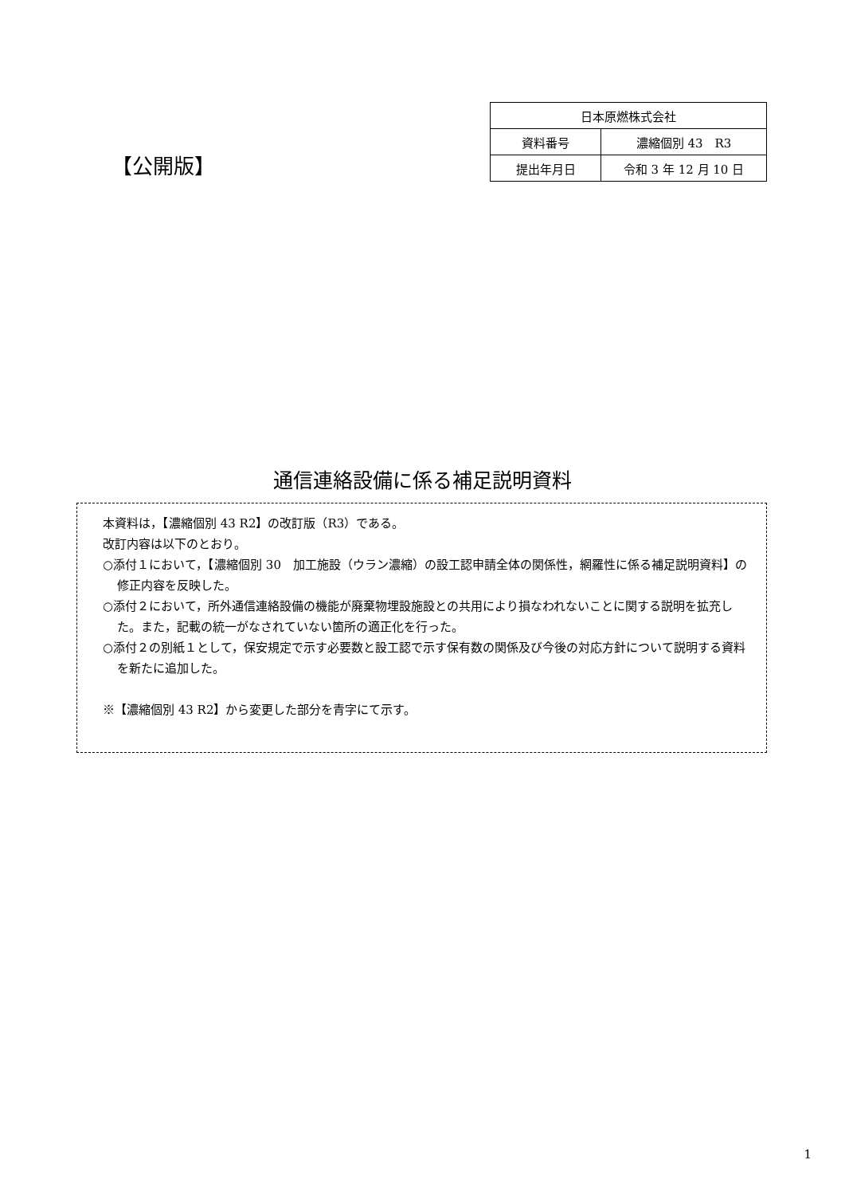【公開版】
| 日本原燃株式会社 | |
| 資料番号 | 濃縮個別 43 R3 |
| 提出年月日 | 令和 3 年 12 月 10 日 |
通信連絡設備に係る補足説明資料
本資料は，【濃縮個別 43 R2】の改訂版（R3）である。
改訂内容は以下のとおり。
○添付１において，【濃縮個別 30　加工施設（ウラン濃縮）の設工認申請全体の関係性，網羅性に係る補足説明資料】の修正内容を反映した。
○添付２において，所外通信連絡設備の機能が廃棄物埋設施設との共用により損なわれないことに関する説明を拡充した。また，記載の統一がなされていない箇所の適正化を行った。
○添付２の別紙１として，保安規定で示す必要数と設工認で示す保有数の関係及び今後の対応方針について説明する資料を新たに追加した。
※【濃縮個別 43 R2】から変更した部分を青字にて示す。
1